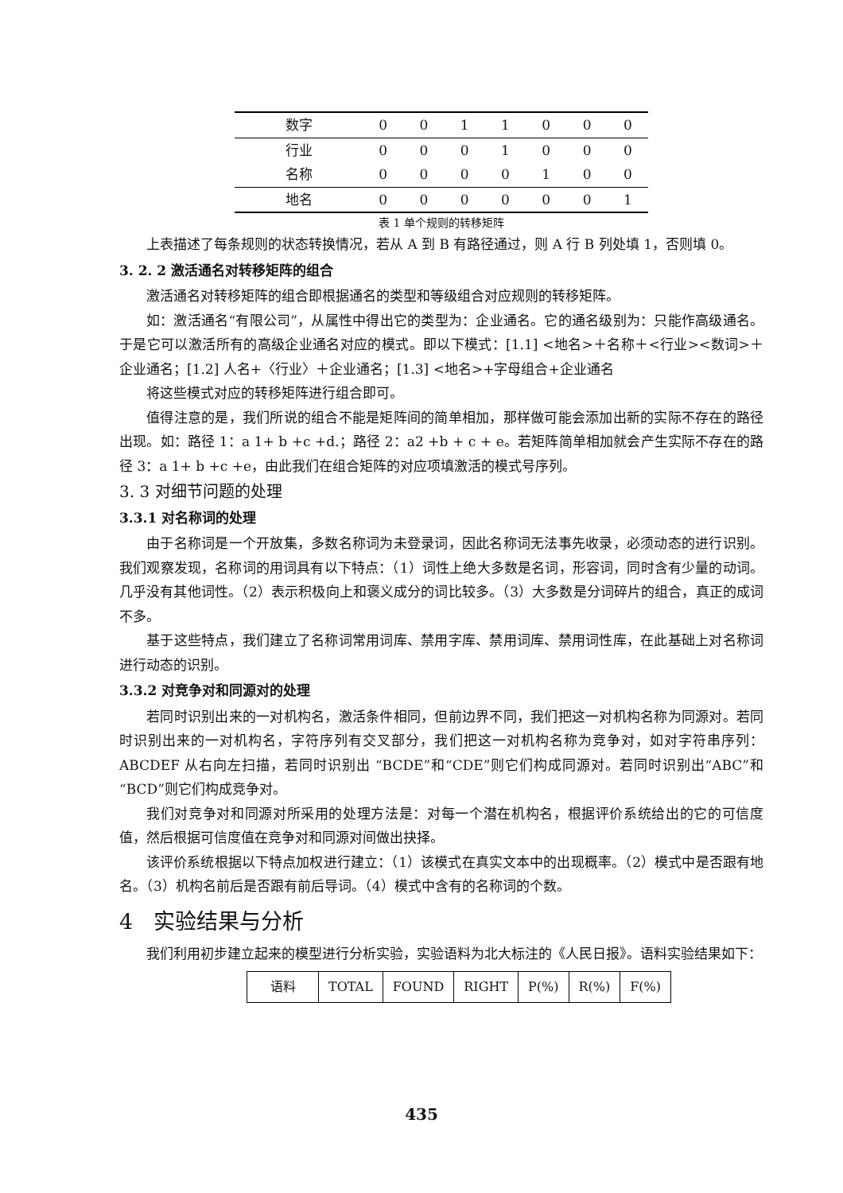| 数字 | 0 | 0 | 1 | 1 | 0 | 0 | 0 |
| 行业 | 0 | 0 | 0 | 1 | 0 | 0 | 0 |
| 名称 | 0 | 0 | 0 | 0 | 1 | 0 | 0 |
| 地名 | 0 | 0 | 0 | 0 | 0 | 0 | 1 |
表 1 单个规则的转移矩阵
上表描述了每条规则的状态转换情况，若从 A 到 B 有路径通过，则 A 行 B 列处填 1，否则填 0。
3. 2. 2 激活通名对转移矩阵的组合
激活通名对转移矩阵的组合即根据通名的类型和等级组合对应规则的转移矩阵。
如：激活通名“有限公司”，从属性中得出它的类型为：企业通名。它的通名级别为：只能作高级通名。于是它可以激活所有的高级企业通名对应的模式。即以下模式：[1.1] <地名>＋名称＋<行业><数词>＋企业通名；[1.2] 人名+〈行业〉＋企业通名；[1.3] <地名>+字母组合+企业通名
将这些模式对应的转移矩阵进行组合即可。
值得注意的是，我们所说的组合不能是矩阵间的简单相加，那样做可能会添加出新的实际不存在的路径出现。如：路径 1：a 1+ b +c +d.；路径 2：a2 +b + c + e。若矩阵简单相加就会产生实际不存在的路径 3：a 1+ b +c +e，由此我们在组合矩阵的对应项填激活的模式号序列。
3. 3 对细节问题的处理
3.3.1 对名称词的处理
由于名称词是一个开放集，多数名称词为未登录词，因此名称词无法事先收录，必须动态的进行识别。我们观察发现，名称词的用词具有以下特点：（1）词性上绝大多数是名词，形容词，同时含有少量的动词。几乎没有其他词性。（2）表示积极向上和褒义成分的词比较多。（3）大多数是分词碎片的组合，真正的成词不多。
基于这些特点，我们建立了名称词常用词库、禁用字库、禁用词库、禁用词性库，在此基础上对名称词进行动态的识别。
3.3.2 对竞争对和同源对的处理
若同时识别出来的一对机构名，激活条件相同，但前边界不同，我们把这一对机构名称为同源对。若同时识别出来的一对机构名，字符序列有交叉部分，我们把这一对机构名称为竞争对，如对字符串序列：ABCDEF 从右向左扫描，若同时识别出 “BCDE”和“CDE”则它们构成同源对。若同时识别出“ABC”和“BCD”则它们构成竞争对。
我们对竞争对和同源对所采用的处理方法是：对每一个潜在机构名，根据评价系统给出的它的可信度值，然后根据可信度值在竞争对和同源对间做出抉择。
该评价系统根据以下特点加权进行建立：（1）该模式在真实文本中的出现概率。（2）模式中是否跟有地名。（3）机构名前后是否跟有前后导词。（4）模式中含有的名称词的个数。
4 实验结果与分析
我们利用初步建立起来的模型进行分析实验，实验语料为北大标注的《人民日报》。语料实验结果如下：
| 语料 | TOTAL | FOUND | RIGHT | P(%) | R(%) | F(%) |
| --- | --- | --- | --- | --- | --- | --- |
435